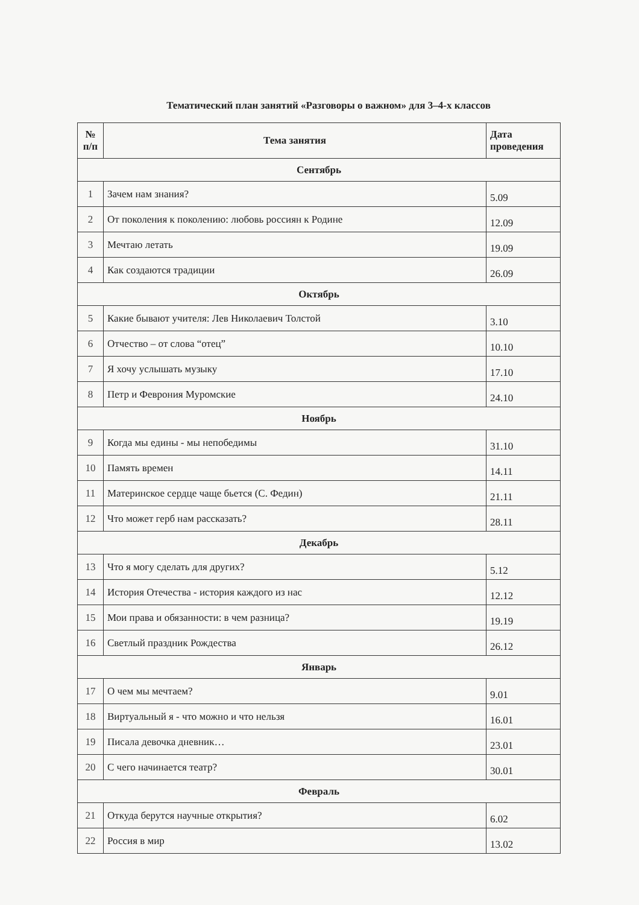Тематический план занятий «Разговоры о важном» для 3–4-х классов
| № п/п | Тема занятия | Дата проведения |
| --- | --- | --- |
| Сентябрь | | |
| 1 | Зачем нам знания? | 5.09 |
| 2 | От поколения к поколению: любовь россиян к Родине | 12.09 |
| 3 | Мечтаю летать | 19.09 |
| 4 | Как создаются традиции | 26.09 |
| Октябрь | | |
| 5 | Какие бывают учителя: Лев Николаевич Толстой | 3.10 |
| 6 | Отчество – от слова “отец” | 10.10 |
| 7 | Я хочу услышать музыку | 17.10 |
| 8 | Петр и Феврония Муромские | 24.10 |
| Ноябрь | | |
| 9 | Когда мы едины - мы непобедимы | 31.10 |
| 10 | Память времен | 14.11 |
| 11 | Материнское сердце чаще бьется (С. Федин) | 21.11 |
| 12 | Что может герб нам рассказать? | 28.11 |
| Декабрь | | |
| 13 | Что я могу сделать для других? | 5.12 |
| 14 | История Отечества - история каждого из нас | 12.12 |
| 15 | Мои права и обязанности: в чем разница? | 19.19 |
| 16 | Светлый праздник Рождества | 26.12 |
| Январь | | |
| 17 | О чем мы мечтаем? | 9.01 |
| 18 | Виртуальный я - что можно и что нельзя | 16.01 |
| 19 | Писала девочка дневник… | 23.01 |
| 20 | С чего начинается театр? | 30.01 |
| Февраль | | |
| 21 | Откуда берутся научные открытия? | 6.02 |
| 22 | Россия в мир | 13.02 |